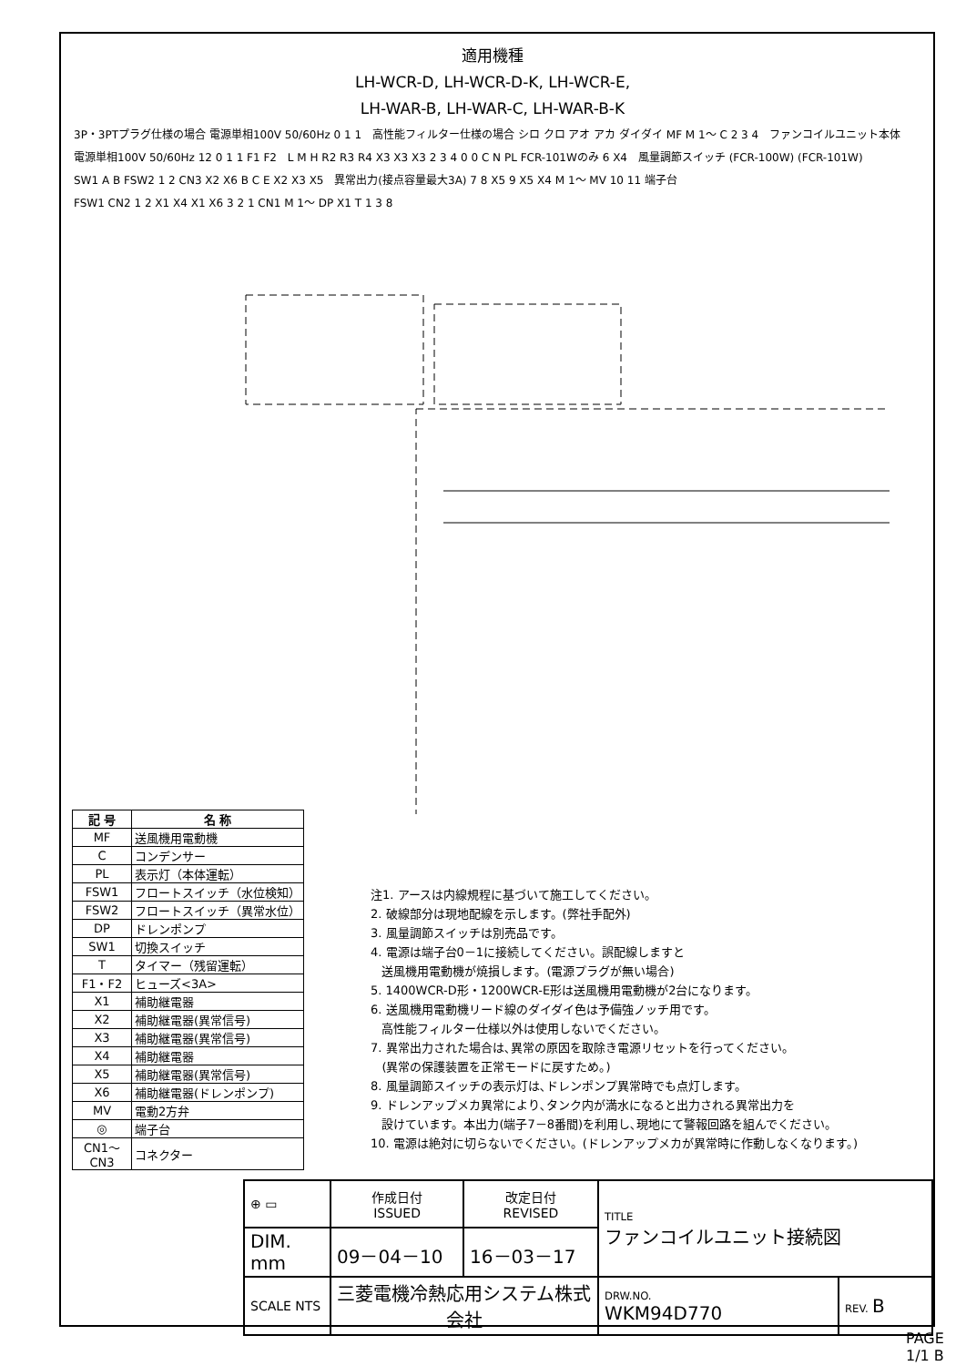適用機種
LH-WCR-D, LH-WCR-D-K, LH-WCR-E,
LH-WAR-B, LH-WAR-C, LH-WAR-B-K
3P・3PTプラグ仕様の場合 電源単相100V 50/60Hz 0 1 1 高性能フィルター仕様の場合 シロ クロ アオ アカ ダイダイ MF M 1～ C 2 3 4 ファンコイルユニット本体 電源単相100V 50/60Hz 12 0 1 1 F1 F2 L M H R2 R3 R4 X3 X3 X3 2 3 4 0 0 C N PL FCR-101Wのみ 6 X4 風量調節スイッチ (FCR-100W) (FCR-101W) SW1 A B FSW2 1 2 CN3 X2 X6 B C E X2 X3 X5 異常出力(接点容量最大3A) 7 8 X5 9 X5 X4 M 1～ MV 10 11 端子台 FSW1 CN2 1 2 X1 X4 X1 X6 3 2 1 CN1 M 1～ DP X1 T 1 3 8
| 記 号 | 名 称 |
| --- | --- |
| MF | 送風機用電動機 |
| C | コンデンサー |
| PL | 表示灯（本体運転） |
| FSW1 | フロートスイッチ（水位検知） |
| FSW2 | フロートスイッチ（異常水位） |
| DP | ドレンポンプ |
| SW1 | 切換スイッチ |
| T | タイマー（残留運転） |
| F1・F2 | ヒューズ<3A> |
| X1 | 補助継電器 |
| X2 | 補助継電器(異常信号) |
| X3 | 補助継電器(異常信号) |
| X4 | 補助継電器 |
| X5 | 補助継電器(異常信号) |
| X6 | 補助継電器(ドレンポンプ) |
| MV | 電動2方弁 |
| ◎ | 端子台 |
| CN1～CN3 | コネクター |
注1. アースは内線規程に基づいて施工してください。
2. 破線部分は現地配線を示します。(弊社手配外)
3. 風量調節スイッチは別売品です。
4. 電源は端子台0－1に接続してください。誤配線しますと
送風機用電動機が焼損します。(電源プラグが無い場合)
5. 1400WCR-D形・1200WCR-E形は送風機用電動機が2台になります。
6. 送風機用電動機リード線のダイダイ色は予備強ノッチ用です。
高性能フィルター仕様以外は使用しないでください。
7. 異常出力された場合は､異常の原因を取除き電源リセットを行ってください。
(異常の保護装置を正常モードに戻すため。)
8. 風量調節スイッチの表示灯は､ドレンポンプ異常時でも点灯します。
9. ドレンアップメカ異常により､タンク内が満水になると出力される異常出力を
設けています。本出力(端子7－8番間)を利用し､現地にて警報回路を組んでください。
10. 電源は絶対に切らないでください。(ドレンアップメカが異常時に作動しなくなります。)
| ⊕ ▭ | 作成日付 ISSUED | 改定日付 REVISED | TITLE ファンコイルユニット接続図 | | |
| DIM. mm | 09－04－10 | 16－03－17 | | | |
| SCALE NTS | 三菱電機冷熱応用システム株式会社 | | | DRW.NO. WKM94D770 | REV. B |
PAGE 1/1 B